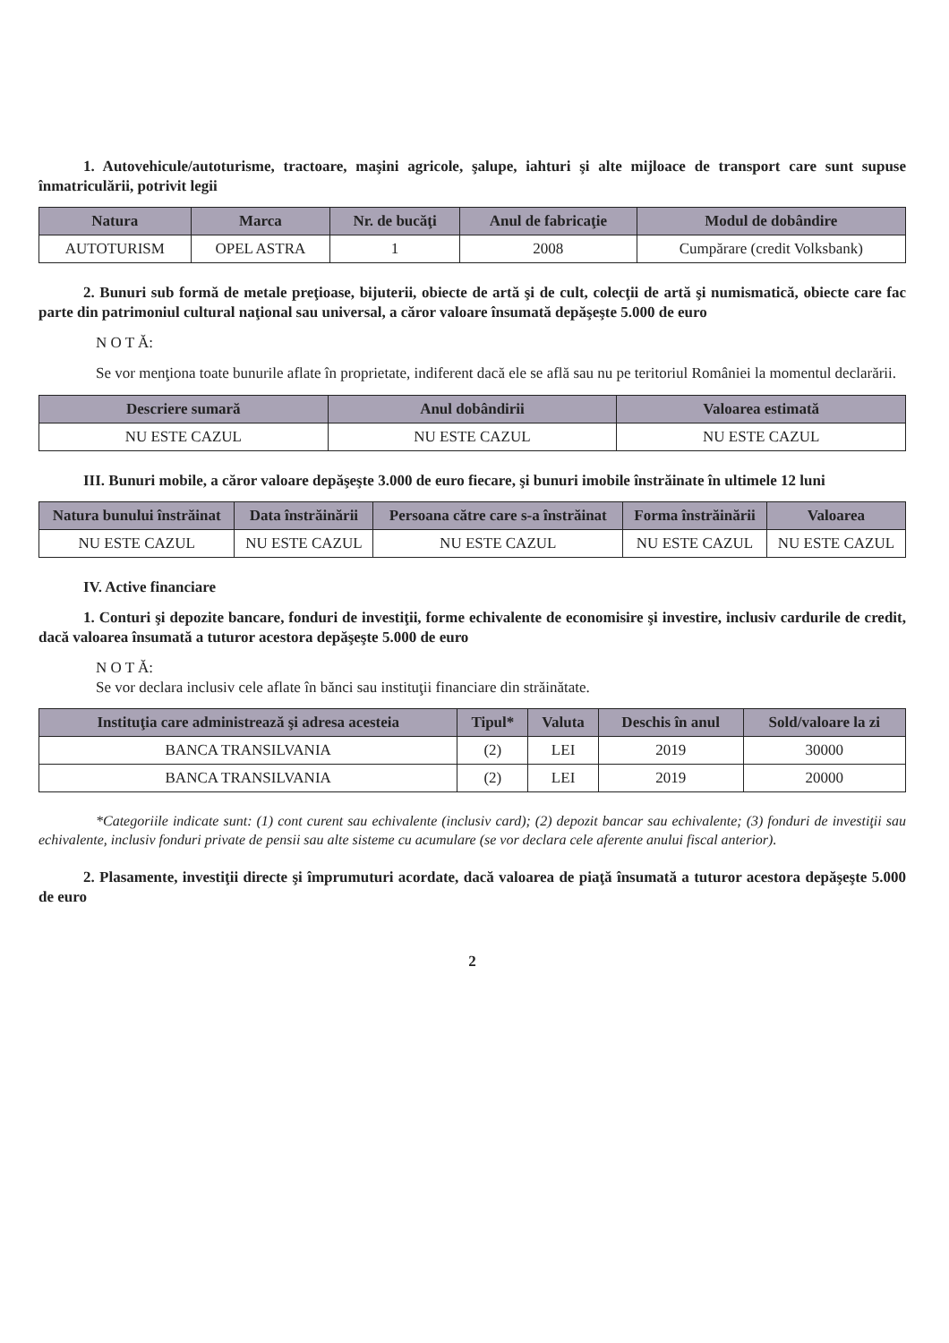1. Autovehicule/autoturisme, tractoare, maşini agricole, şalupe, iahturi şi alte mijloace de transport care sunt supuse înmatriculării, potrivit legii
| Natura | Marca | Nr. de bucăţi | Anul de fabricaţie | Modul de dobândire |
| --- | --- | --- | --- | --- |
| AUTOTURISM | OPEL ASTRA | 1 | 2008 | Cumpărare (credit Volksbank) |
2. Bunuri sub formă de metale preţioase, bijuterii, obiecte de artă şi de cult, colecţii de artă şi numismatică, obiecte care fac parte din patrimoniul cultural naţional sau universal, a căror valoare însumată depăşeşte 5.000 de euro
N O T Ă:
Se vor menţiona toate bunurile aflate în proprietate, indiferent dacă ele se află sau nu pe teritoriul României la momentul declarării.
| Descriere sumară | Anul dobândirii | Valoarea estimată |
| --- | --- | --- |
| NU ESTE CAZUL | NU ESTE CAZUL | NU ESTE CAZUL |
III. Bunuri mobile, a căror valoare depăşeşte 3.000 de euro fiecare, şi bunuri imobile înstrăinate în ultimele 12 luni
| Natura bunului înstrăinat | Data înstrăinării | Persoana către care s-a înstrăinat | Forma înstrăinării | Valoarea |
| --- | --- | --- | --- | --- |
| NU ESTE CAZUL | NU ESTE CAZUL | NU ESTE CAZUL | NU ESTE CAZUL | NU ESTE CAZUL |
IV. Active financiare
1. Conturi şi depozite bancare, fonduri de investiţii, forme echivalente de economisire şi investire, inclusiv cardurile de credit, dacă valoarea însumată a tuturor acestora depăşeşte 5.000 de euro
N O T Ă:
Se vor declara inclusiv cele aflate în bănci sau instituţii financiare din străinătate.
| Instituţia care administrează şi adresa acesteia | Tipul* | Valuta | Deschis în anul | Sold/valoare la zi |
| --- | --- | --- | --- | --- |
| BANCA TRANSILVANIA | (2) | LEI | 2019 | 30000 |
| BANCA TRANSILVANIA | (2) | LEI | 2019 | 20000 |
*Categoriile indicate sunt: (1) cont curent sau echivalente (inclusiv card); (2) depozit bancar sau echivalente; (3) fonduri de investiţii sau echivalente, inclusiv fonduri private de pensii sau alte sisteme cu acumulare (se vor declara cele aferente anului fiscal anterior).
2. Plasamente, investiţii directe şi împrumuturi acordate, dacă valoarea de piaţă însumată a tuturor acestora depăşeşte 5.000 de euro
2